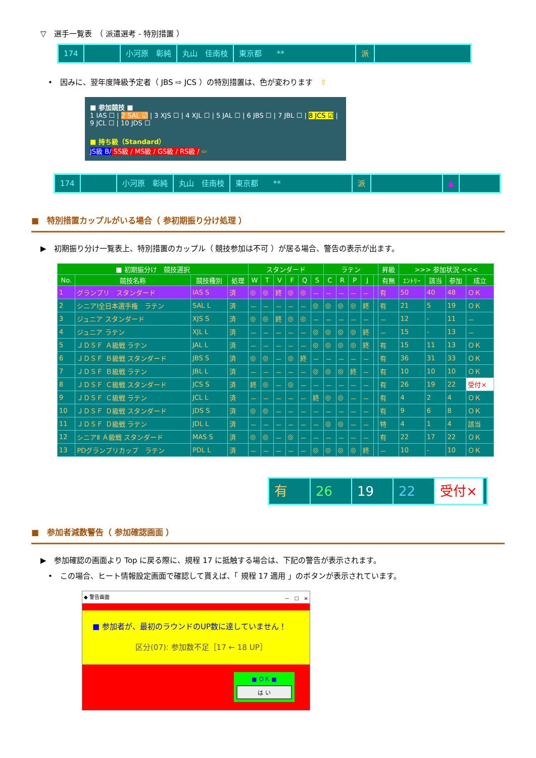▽　選手一覧表　（ 派遣選考 - 特別措置 ）
174 小河原　彰純 丸山　佳南枝 東京都　　** 派
•　因みに、翌年度降級予定者（ JBS ⇨ JCS ）の特別措置は、色が変わります　⇧
■ 参加競技 ■
1 IAS ☐ | 2 SAL ☑ | 3 XJS ☐ | 4 XJL ☐ | 5 JAL ☐ | 6 JBS ☐ | 7 JBL ☐ | 8 JCS ☑ | 9 JCL ☐ | 10 JDS ☐
■ 持ち級（Standard）
JS級 B/ SS級 / MS級 / GS級 / RS級 / ⇦
174 小河原　彰純 丸山　佳南枝 東京都　　** 派 ▲
■　特別措置カップルがいる場合（ 参初期振り分け処理 ）
▶　初期振り分け一覧表上、特別措置のカップル（ 競技参加は不可 ）が居る場合、警告の表示が出ます。
| ■ 初期振分け 競技選択 | | | | スタンダード | | | | | | ラテン | | | | | 昇級 | >>> 参加状況 <<< | | | |
| --- | --- | --- | --- | --- | --- | --- | --- | --- | --- | --- | --- | --- | --- | --- | --- | --- | --- | --- | --- |
| No. | 競技名称 | 競技種別 | 処理 | W | T | V | F | Q | S | C | R | P | J | | 有無 | ｴﾝﾄﾘｰ | 該当 | 参加 | 成立 |
| 1 | グランプリ スタンダード | IAS S | 済 | ◎ | ◎ | 終 | ◎ | ◎ | － | － | － | － | － | | 有 | 50 | 40 | 48 | ＯＫ |
| 2 | シニアⅠ全日本選手権 ラテン | SAL L | 済 | － | － | － | － | － | ◎ | ◎ | ◎ | ◎ | 終 | | 有 | 21 | 5 | 19 | ＯＫ |
| 3 | ジュニア スタンダード | XJS S | 済 | ◎ | ◎ | 終 | ◎ | ◎ | － | － | － | － | － | | － | 12 | - | 11 | － |
| 4 | ジュニア ラテン | XJL L | 済 | － | － | － | － | － | ◎ | ◎ | ◎ | ◎ | 終 | | － | 15 | - | 13 | － |
| 5 | ＪＤＳＦ Ａ級戦 ラテン | JAL L | 済 | － | － | － | － | － | ◎ | ◎ | ◎ | ◎ | 終 | | 有 | 15 | 11 | 13 | ＯＫ |
| 6 | ＪＤＳＦ Ｂ級戦 スタンダード | JBS S | 済 | ◎ | ◎ | － | ◎ | 終 | － | － | － | － | － | | 有 | 36 | 31 | 33 | ＯＫ |
| 7 | ＪＤＳＦ Ｂ級戦 ラテン | JBL L | 済 | － | － | － | － | － | ◎ | ◎ | ◎ | 終 | － | | 有 | 10 | 10 | 10 | ＯＫ |
| 8 | ＪＤＳＦ Ｃ級戦 スタンダード | JCS S | 済 | 終 | ◎ | － | ◎ | － | － | － | － | － | － | | 有 | 26 | 19 | 22 | 受付× |
| 9 | ＪＤＳＦ Ｃ級戦 ラテン | JCL L | 済 | － | － | － | － | － | 終 | ◎ | ◎ | － | － | | 有 | 4 | 2 | 4 | ＯＫ |
| 10 | ＪＤＳＦ Ｄ級戦 スタンダード | JDS S | 済 | ◎ | ◎ | － | － | － | － | － | － | － | － | | 有 | 9 | 6 | 8 | ＯＫ |
| 11 | ＪＤＳＦ Ｄ級戦 ラテン | JDL L | 済 | － | － | － | － | － | － | ◎ | ◎ | － | － | | 特 | 4 | 1 | 4 | 該当 |
| 12 | シニアⅡ Ａ級戦 スタンダード | MAS S | 済 | ◎ | ◎ | － | ◎ | － | － | － | － | － | － | | 有 | 22 | 17 | 22 | ＯＫ |
| 13 | PDグランプリカップ ラテン | PDL L | 済 | － | － | － | － | － | ◎ | ◎ | ◎ | ◎ | 終 | | － | 10 | - | 10 | ＯＫ |
有 26 19 22 受付×
■　参加者減数警告（ 参加確認画面 ）
▶　参加確認の画面より Top に戻る際に、規程 17 に抵触する場合は、下記の警告が表示されます。
•　この場合、ヒート情報設定画面で確認して貰えば、「 規程 17 適用 」のボタンが表示されています。
◆ 警告画面 －　☐　✕
■ 参加者が、最初のラウンドのUP数に達していません！
区分(07): 参加数不足［17 ← 18 UP］
■ ＯＫ ■
は い